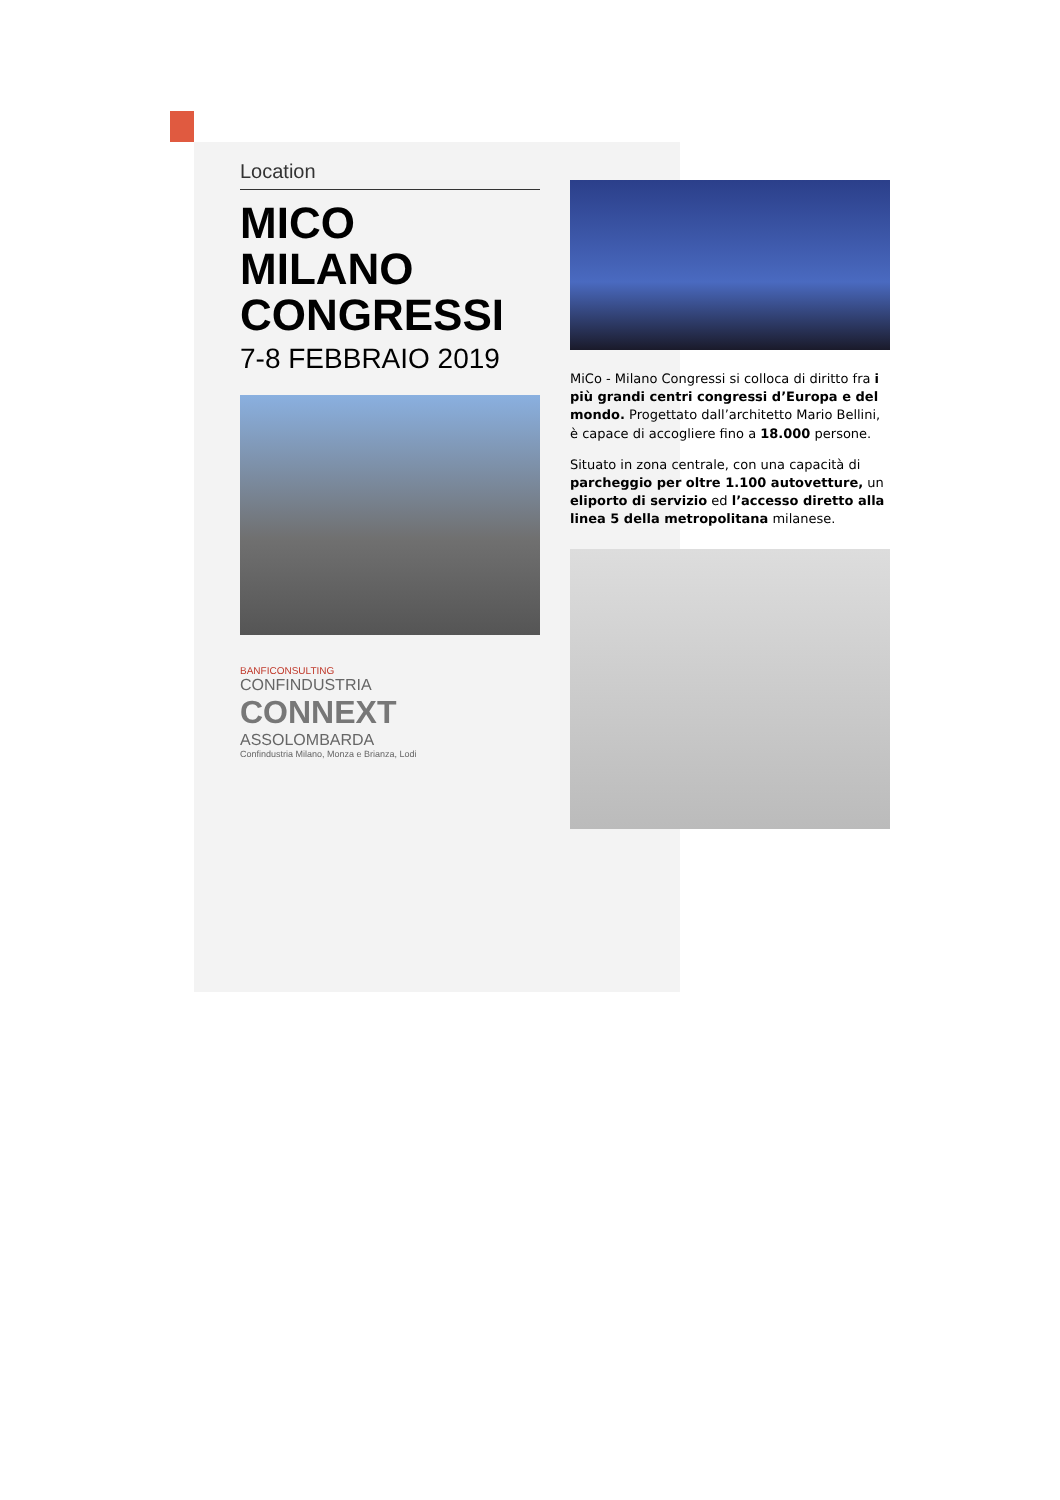Location
MICO
MILANO
CONGRESSI
7-8 FEBBRAIO 2019
BANFICONSULTING
CONFINDUSTRIA
CONNEXT
ASSOLOMBARDA
Confindustria Milano, Monza e Brianza, Lodi
MiCo - Milano Congressi si colloca di diritto fra i più grandi centri congressi d’Europa e del mondo. Progettato dall’architetto Mario Bellini, è capace di accogliere fino a 18.000 persone.
Situato in zona centrale, con una capacità di parcheggio per oltre 1.100 autovetture, un eliporto di servizio ed l’accesso diretto alla linea 5 della metropolitana milanese.